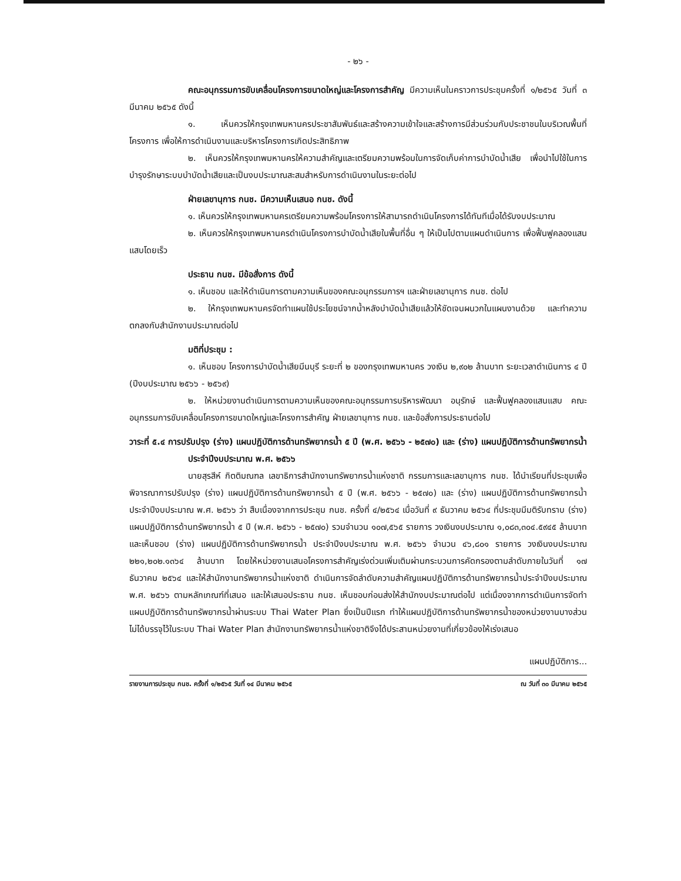- ๒๖ -
คณะอนุกรรมการขับเคลื่อนโครงการขนาดใหญ่และโครงการสำคัญ มีความเห็นในคราวการประชุมครั้งที่ ๑/๒๕๖๕ วันที่ ๓ มีนาคม ๒๕๖๕ ดังนี้
๑. เห็นควรให้กรุงเทพมหานครประชาสัมพันธ์และสร้างความเข้าใจและสร้างการมีส่วนร่วมกับประชาชนในบริเวณพื้นที่โครงการ เพื่อให้การดำเนินงานและบริหารโครงการเกิดประสิทธิภาพ
๒. เห็นควรให้กรุงเทพมหานครให้ความสำคัญและเตรียมความพร้อมในการจัดเก็บค่าการบำบัดน้ำเสีย เพื่อนำไปใช้ในการบำรุงรักษาระบบบำบัดน้ำเสียและเป็นงบประมาณสะสมสำหรับการดำเนินงานในระยะต่อไป
ฝ่ายเลขานุการ กนช. มีความเห็นเสนอ กนช. ดังนี้
๑. เห็นควรให้กรุงเทพมหานครเตรียมความพร้อมโครงการให้สามารถดำเนินโครงการได้ทันทีเมื่อได้รับงบประมาณ
๒. เห็นควรให้กรุงเทพมหานครดำเนินโครงการบำบัดน้ำเสียในพื้นที่อื่น ๆ ให้เป็นไปตามแผนดำเนินการ เพื่อฟื้นฟูคลองแสนแสบโดยเร็ว
ประธาน กนช. มีข้อสั่งการ ดังนี้
๑. เห็นชอบ และให้ดำเนินการตามความเห็นของคณะอนุกรรมการฯ และฝ่ายเลขานุการ กนช. ต่อไป
๒. ให้กรุงเทพมหานครจัดทำแผนใช้ประโยชน์จากน้ำหลังบำบัดน้ำเสียแล้วให้ชัดเจนผนวกในแผนงานด้วย และทำความตกลงกับสำนักงานประมาณต่อไป
มติที่ประชุม :
๑. เห็นชอบ โครงการบำบัดน้ำเสียมีนบุรี ระยะที่ ๒ ของกรุงเทพมหานคร วงเงิน ๒,๙๐๒ ล้านบาท ระยะเวลาดำเนินการ ๔ ปี (ปีงบประมาณ ๒๕๖๖ - ๒๕๖๙)
๒. ให้หน่วยงานดำเนินการตามความเห็นของคณะอนุกรรมการบริหารพัฒนา อนุรักษ์ และฟื้นฟูคลองแสนแสบ คณะอนุกรรมการขับเคลื่อนโครงการขนาดใหญ่และโครงการสำคัญ ฝ่ายเลขานุการ กนช. และข้อสั่งการประธานต่อไป
วาระที่ ๕.๔ การปรับปรุง (ร่าง) แผนปฏิบัติการด้านทรัพยากรน้ำ ๕ ปี (พ.ศ. ๒๕๖๖ - ๒๕๗๐) และ (ร่าง) แผนปฏิบัติการด้านทรัพยากรน้ำ ประจำปีงบประมาณ พ.ศ. ๒๕๖๖
นายสุรสีห์ กิตติมณฑล เลขาธิการสำนักงานทรัพยากรน้ำแห่งชาติ กรรมการและเลขานุการ กนช. ได้นำเรียนที่ประชุมเพื่อพิจารณาการปรับปรุง (ร่าง) แผนปฏิบัติการด้านทรัพยากรน้ำ ๕ ปี (พ.ศ. ๒๕๖๖ - ๒๕๗๐) และ (ร่าง) แผนปฏิบัติการด้านทรัพยากรน้ำ ประจำปีงบประมาณ พ.ศ. ๒๕๖๖ ว่า สืบเนื่องจากการประชุม กนช. ครั้งที่ ๔/๒๕๖๔ เมื่อวันที่ ๙ ธันวาคม ๒๕๖๔ ที่ประชุมมีมติรับทราบ (ร่าง) แผนปฏิบัติการด้านทรัพยากรน้ำ ๕ ปี (พ.ศ. ๒๕๖๖ - ๒๕๗๐) รวมจำนวน ๑๐๗,๕๖๕ รายการ วงเงินงบประมาณ ๑,๐๘๓,๓๐๔.๕๙๔๕ ล้านบาท และเห็นชอบ (ร่าง) แผนปฏิบัติการด้านทรัพยากรน้ำ ประจำปีงบประมาณ พ.ศ. ๒๕๖๖ จำนวน ๔๖,๘๐๑ รายการ วงเงินงบประมาณ ๒๒๑,๒๐๒.๑๓๖๔ ล้านบาท โดยให้หน่วยงานเสนอโครงการสำคัญเร่งด่วนเพิ่มเติมผ่านกระบวนการคัดกรองตามลำดับภายในวันที่ ๑๗ ธันวาคม ๒๕๖๔ และให้สำนักงานทรัพยากรน้ำแห่งชาติ ดำเนินการจัดลำดับความสำคัญแผนปฏิบัติการด้านทรัพยากรน้ำประจำปีงบประมาณ พ.ศ. ๒๕๖๖ ตามหลักเกณฑ์ที่เสนอ และให้เสนอประธาน กนช. เห็นชอบก่อนส่งให้สำนักงบประมาณต่อไป แต่เนื่องจากการดำเนินการจัดทำแผนปฏิบัติการด้านทรัพยากรน้ำผ่านระบบ Thai Water Plan ซึ่งเป็นปีแรก ทำให้แผนปฏิบัติการด้านทรัพยากรน้ำของหน่วยงานบางส่วนไม่ได้บรรจุไว้ในระบบ Thai Water Plan สำนักงานทรัพยากรน้ำแห่งชาติจึงได้ประสานหน่วยงานที่เกี่ยวข้องให้เร่งเสนอ
แผนปฏิบัติการ...
รายงานการประชุม กนช. ครั้งที่ ๑/๒๕๖๕ วันที่ ๑๔ มีนาคม ๒๕๖๕ ณ วันที่ ๓๐ มีนาคม ๒๕๖๕